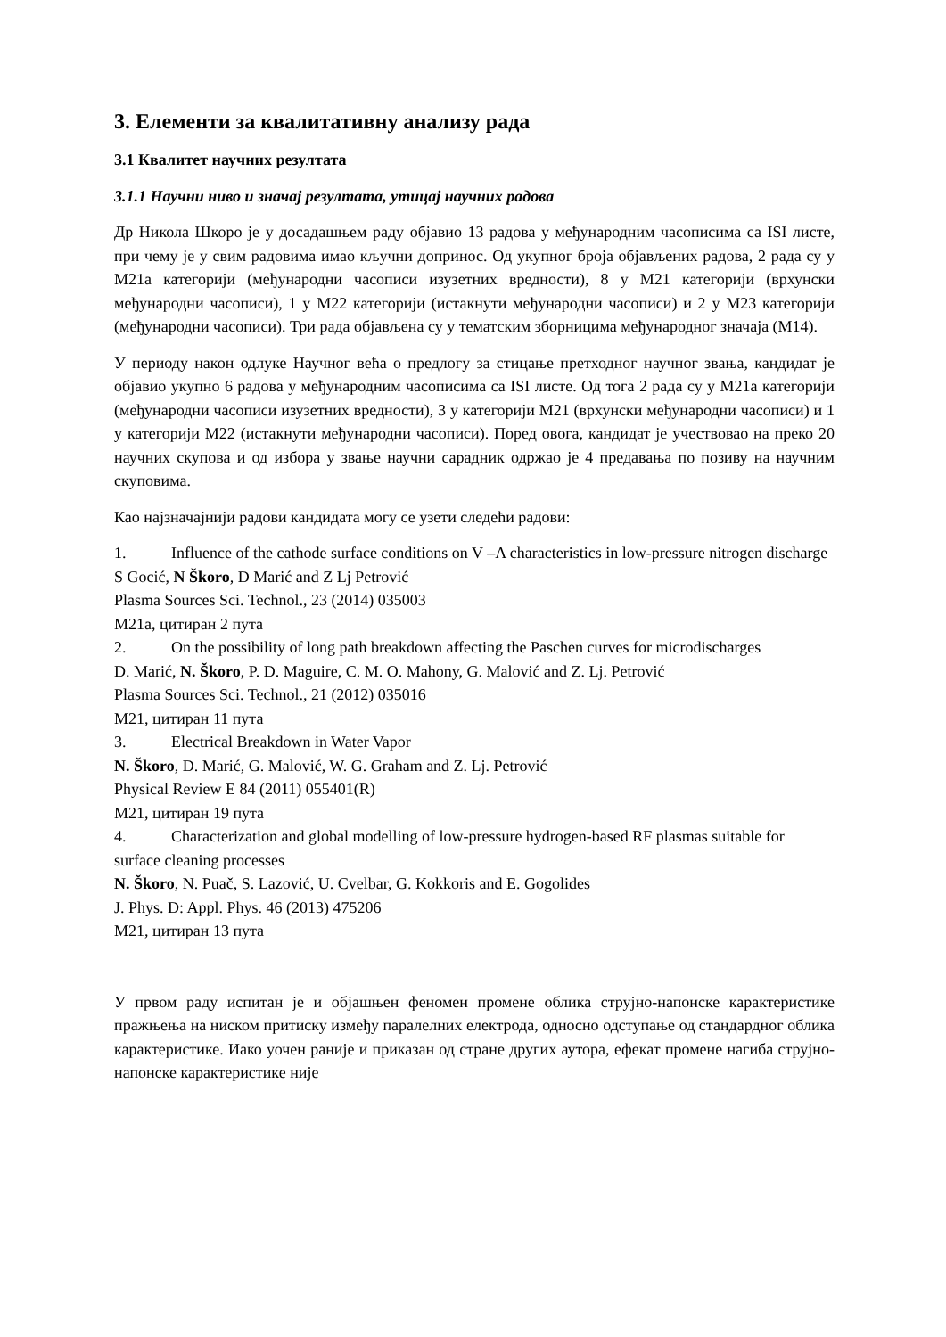3. Елементи за квалитативну анализу рада
3.1 Квалитет научних резултата
3.1.1 Научни ниво и значај резултата, утицај научних радова
Др Никола Шкоро је у досадашњем раду објавио 13 радова у међународним часописима са ISI листе, при чему је у свим радовима имао кључни допринос. Од укупног броја објављених радова, 2 рада су у М21а категорији (међународни часописи изузетних вредности), 8 у М21 категорији (врхунски међународни часописи), 1 у М22 категорији (истакнути међународни часописи) и 2 у М23 категорији (међународни часописи). Три рада објављена су у тематским зборницима међународног значаја (М14).
У периоду након одлуке Научног већа о предлогу за стицање претходног научног звања, кандидат је објавио укупно 6 радова у међународним часописима са ISI листе. Од тога 2 рада су у М21а категорији (међународни часописи изузетних вредности), 3 у категорији М21 (врхунски међународни часописи) и 1 у категорији М22 (истакнути међународни часописи). Поред овога, кандидат је учествовао на преко 20 научних скупова и од избора у звање научни сарадник одржао је 4 предавања по позиву на научним скуповима.
Као најзначајнији радови кандидата могу се узети следећи радови:
1. Influence of the cathode surface conditions on V –A characteristics in low-pressure nitrogen discharge
S Gocić, N Škoro, D Marić and Z Lj Petrović
Plasma Sources Sci. Technol., 23 (2014) 035003
M21a, цитиран 2 пута
2. On the possibility of long path breakdown affecting the Paschen curves for microdischarges
D. Marić, N. Škoro, P. D. Maguire, C. M. O. Mahony, G. Malović and Z. Lj. Petrović
Plasma Sources Sci. Technol., 21 (2012) 035016
M21, цитиран 11 пута
3. Electrical Breakdown in Water Vapor
N. Škoro, D. Marić, G. Malović, W. G. Graham and Z. Lj. Petrović
Physical Review E 84 (2011) 055401(R)
M21, цитиран 19 пута
4. Characterization and global modelling of low-pressure hydrogen-based RF plasmas suitable for surface cleaning processes
N. Škoro, N. Puač, S. Lazović, U. Cvelbar, G. Kokkoris and E. Gogolides
J. Phys. D: Appl. Phys. 46 (2013) 475206
M21, цитиран 13 пута
У првом раду испитан је и објашњен феномен промене облика струјно-напонске карактеристике пражњења на ниском притиску између паралелних електрода, односно одступање од стандардног облика карактеристике. Иако уочен раније и приказан од стране других аутора, ефекат промене нагиба струјно-напонске карактеристике није